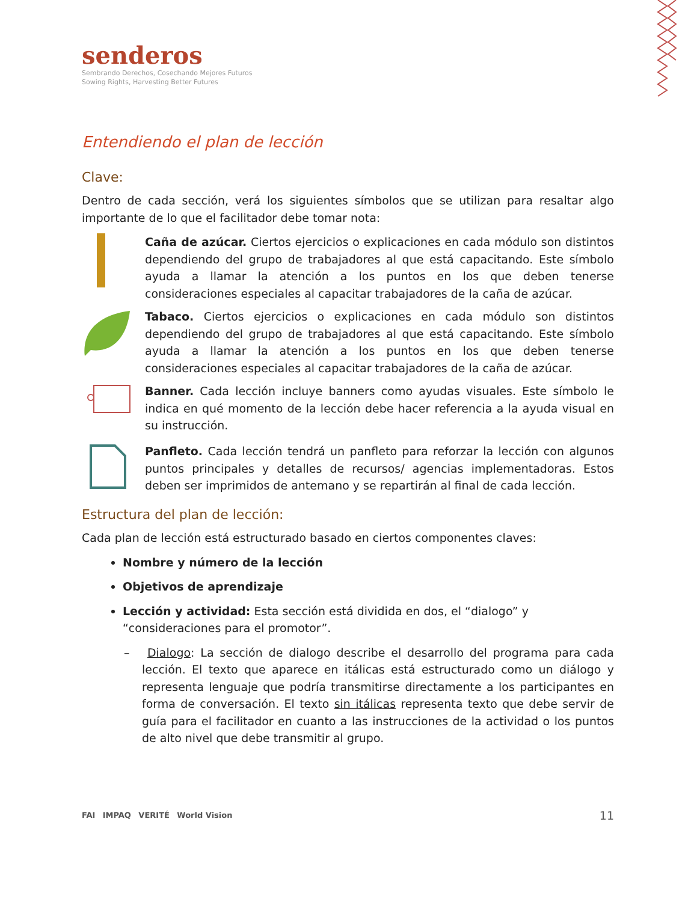senderos
Sembrando Derechos, Cosechando Mejores Futuros
Sowing Rights, Harvesting Better Futures
Entendiendo el plan de lección
Clave:
Dentro de cada sección, verá los siguientes símbolos que se utilizan para resaltar algo importante de lo que el facilitador debe tomar nota:
Caña de azúcar. Ciertos ejercicios o explicaciones en cada módulo son distintos dependiendo del grupo de trabajadores al que está capacitando. Este símbolo ayuda a llamar la atención a los puntos en los que deben tenerse consideraciones especiales al capacitar trabajadores de la caña de azúcar.
Tabaco. Ciertos ejercicios o explicaciones en cada módulo son distintos dependiendo del grupo de trabajadores al que está capacitando. Este símbolo ayuda a llamar la atención a los puntos en los que deben tenerse consideraciones especiales al capacitar trabajadores de la caña de azúcar.
Banner. Cada lección incluye banners como ayudas visuales. Este símbolo le indica en qué momento de la lección debe hacer referencia a la ayuda visual en su instrucción.
Panfleto. Cada lección tendrá un panfleto para reforzar la lección con algunos puntos principales y detalles de recursos/ agencias implementadoras. Estos deben ser imprimidos de antemano y se repartirán al final de cada lección.
Estructura del plan de lección:
Cada plan de lección está estructurado basado en ciertos componentes claves:
Nombre y número de la lección
Objetivos de aprendizaje
Lección y actividad: Esta sección está dividida en dos, el “dialogo” y “consideraciones para el promotor”.
– Dialogo: La sección de dialogo describe el desarrollo del programa para cada lección. El texto que aparece en itálicas está estructurado como un diálogo y representa lenguaje que podría transmitirse directamente a los participantes en forma de conversación. El texto sin itálicas representa texto que debe servir de guía para el facilitador en cuanto a las instrucciones de la actividad o los puntos de alto nivel que debe transmitir al grupo.
FAI IMPAQ VERITÉ World Vision
11